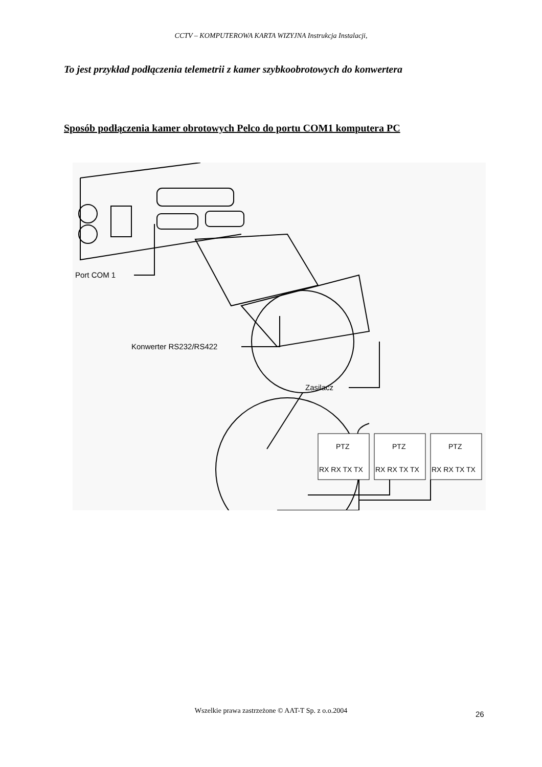CCTV – KOMPUTEROWA KARTA WIZYJNA Instrukcja Instalacji,
To jest przykład podłączenia telemetrii z kamer szybkoobrotowych do konwertera
Sposób podłączenia kamer obrotowych Pelco do portu COM1 komputera PC
Port COM 1
Konwerter RS232/RS422
Zasilacz
PTZ
RX RX TX TX
PTZ
RX RX TX TX
PTZ
RX RX TX TX
Wszelkie prawa zastrzeżone © AAT-T Sp. z o.o.2004 26